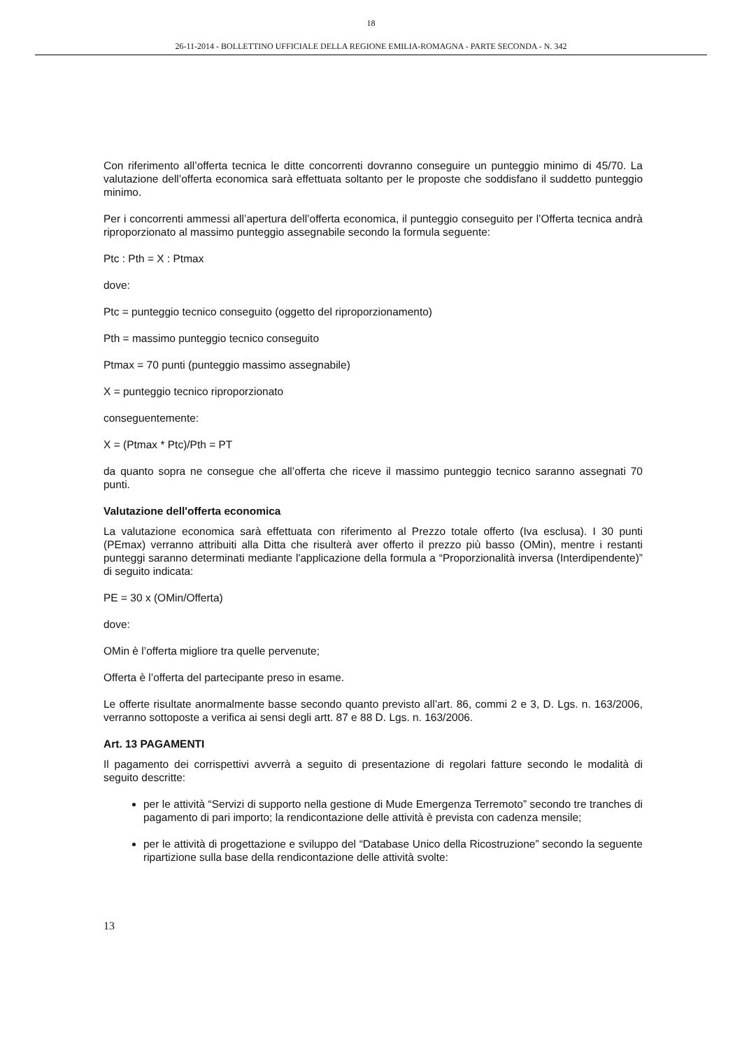18
26-11-2014 - BOLLETTINO UFFICIALE DELLA REGIONE EMILIA-ROMAGNA - PARTE SECONDA - N. 342
Con riferimento all’offerta tecnica le ditte concorrenti dovranno conseguire un punteggio minimo di 45/70. La valutazione dell’offerta economica sarà effettuata soltanto per le proposte che soddisfano il suddetto punteggio minimo.
Per i concorrenti ammessi all’apertura dell’offerta economica, il punteggio conseguito per l’Offerta tecnica andrà riproporzionato al massimo punteggio assegnabile secondo la formula seguente:
Ptc : Pth = X : Ptmax
dove:
Ptc = punteggio tecnico conseguito (oggetto del riproporzionamento)
Pth = massimo punteggio tecnico conseguito
Ptmax = 70 punti (punteggio massimo assegnabile)
X = punteggio tecnico riproporzionato
conseguentemente:
X = (Ptmax * Ptc)/Pth = PT
da quanto sopra ne consegue che all’offerta che riceve il massimo punteggio tecnico saranno assegnati 70 punti.
Valutazione dell'offerta economica
La valutazione economica sarà effettuata con riferimento al Prezzo totale offerto (Iva esclusa). I 30 punti (PEmax) verranno attribuiti alla Ditta che risulterà aver offerto il prezzo più basso (OMin), mentre i restanti punteggi saranno determinati mediante l'applicazione della formula a “Proporzionalità inversa (Interdipendente)” di seguito indicata:
PE = 30 x (OMin/Offerta)
dove:
OMin è l’offerta migliore tra quelle pervenute;
Offerta è l’offerta del partecipante preso in esame.
Le offerte risultate anormalmente basse secondo quanto previsto all’art. 86, commi 2 e 3, D. Lgs. n. 163/2006, verranno sottoposte a verifica ai sensi degli artt. 87 e 88 D. Lgs. n. 163/2006.
Art. 13 PAGAMENTI
Il pagamento dei corrispettivi avverrà a seguito di presentazione di regolari fatture secondo le modalità di seguito descritte:
per le attività “Servizi di supporto nella gestione di Mude Emergenza Terremoto” secondo tre tranches di pagamento di pari importo; la rendicontazione delle attività è prevista con cadenza mensile;
per le attività di progettazione e sviluppo del “Database Unico della Ricostruzione” secondo la seguente ripartizione sulla base della rendicontazione delle attività svolte:
13